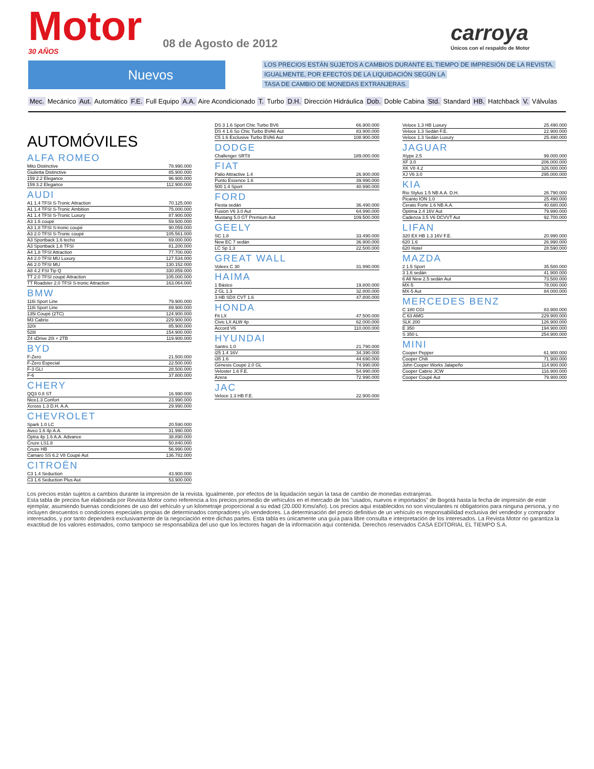Motor 30 AÑOS
08 de Agosto de 2012
carroya
Únicos con el respaldo de Motor
Nuevos
LOS PRECIOS ESTÁN SUJETOS A CAMBIOS DURANTE EL TIEMPO DE IMPRESIÓN DE LA REVISTA.
IGUALMENTE, POR EFECTOS DE LA LIQUIDACIÓN SEGÚN LA
TASA DE CAMBIO DE MONEDAS EXTRANJERAS.
Mec. Mecánico Aut. Automático F.E. Full Equipo A.A. Aire Acondicionado T. Turbo D.H. Dirección Hidráulica Dob. Doble Cabina Std. Standard HB. Hatchback V. Válvulas
AUTOMÓVILES
ALFA ROMEO
| Mito Distinctive | 78.990.000 |
| Giulietta Distinctive | 85.900.000 |
| 159 2.2 Elegance | 96.900.000 |
| 159 3.2 Elegance | 112.900.000 |
AUDI
| A1 1.4 TFSI S-Tronic Attraction | 70.125.000 |
| A1 1.4 TFSI S-Tronic Ambition | 75.000.000 |
| A1 1.4 TFSI S-Tronic Luxury | 87.900.000 |
| A3 1.6 coupé | 59.500.000 |
| A3 1.8 TFSI S-tronic coupé | 90.059.000 |
| A3 2.0 TFSI S-Tronic coupé | 105.561.000 |
| A3 Sportback 1.6 techo | 69.000.000 |
| A3 Sportback 1.8 TFSI | 81.200.000 |
| A4 1.8 TFSI Attraction | 77.700.000 |
| A4 2.0 TFSI MU Luxury | 127.534.000 |
| A6 2.0 TFSI MU | 130.152.000 |
| A8 4.2 FSI Tip Q | 330.859.000 |
| TT 2.0 TFSI coupé Attraction | 105.000.000 |
| TT Roadster 2.0 TFSI S-tronic Attraction | 163.064.000 |
BMW
| 116i Sport Line | 79.900.000 |
| 118i Sport Line | 89.900.000 |
| 135i Coupé (2TC) | 124.900.000 |
| M3 Cabrio | 229.900.000 |
| 320i | 85.900.000 |
| 528i | 154.900.000 |
| Z4 sDrive 20i + 2TB | 119.900.000 |
BYD
| F-Zero | 21.500.000 |
| F-Zero Especial | 22.500.000 |
| F-3 GLI | 28.500.000 |
| F-6 | 37.800.000 |
CHERY
| QQ3 0.8 ST | 16.990.000 |
| Nice1.3 Confort | 23.990.000 |
| Xcross 1.3 D.H. A.A. | 29.990.000 |
CHEVROLET
| Spark 1.0 LC | 20.590.000 |
| Aveo 1.6 4p A.A. | 31.990.000 |
| Optra 4p 1.6 A.A. Advance | 38.890.000 |
| Cruze LS1.8 | 50.840.000 |
| Cruze HB | 56.990.000 |
| Camaro SS 6.2 V8 Coupé Aut | 136.782.000 |
CITROËN
| C3 1.4 Seduction | 43.900.000 |
| C3 1.6 Seduction Plus Aut | 53.900.000 |
| DS 3 1.6 Sport Chic Turbo BV6 | 66.900.000 |
| DS 4 1.6 So Chic Turbo BVA6 Aut | 83.900.000 |
| C5 1.6 Exclusive Turbo BVA6 Aut | 108.900.000 |
DODGE
| Challenger SRT8 | 189.000.000 |
FIAT
| Palio Attractive 1.4 | 26.900.000 |
| Punto Essence 1.6 | 39.990.000 |
| 500 1.4 Sport | 40.990.000 |
FORD
| Fiesta sedán | 36.490.000 |
| Fusion V6 3.0 Aut | 64.990.000 |
| Mustang 5.0 GT Premium Aut | 109.500.000 |
GEELY
| SC 1.8 | 33.490.000 |
| New EC 7 sedán | 36.900.000 |
| LC Sp 1.3 | 22.500.000 |
GREAT WALL
| Voleex C 30 | 31.990.000 |
HAIMA
| 1 Básico | 19.800.000 |
| 2 GL 1.3 | 32.800.000 |
| 3 HB SDX CVT 1.6 | 47.800.000 |
HONDA
| Fit LX | 47.500.000 |
| Civic LX ALW 4p | 62.000.000 |
| Accord V6 | 110.000.000 |
HYUNDAI
| Santro 1.0 | 21.790.000 |
| i25 1.4 16V | 34.390.000 |
| i35 1.6 | 44.690.000 |
| Génesis Coupé 2.0 GL | 74.990.000 |
| Veloster 1.6 F.E. | 54.990.000 |
| Azera | 72.990.000 |
JAC
| Veloce 1.3 HB F.E. | 22.900.000 |
| Veloce 1.3 HB Luxury | 25.490.000 |
| Veloce 1.3 Sedán F.E. | 22.900.000 |
| Veloce 1.3 Sedán Luxury | 25.490.000 |
JAGUAR
| Xtype 2.5 | 99.000.000 |
| XF 3.0 | 206.000.000 |
| XK V8 4.2 | 326.000.000 |
| XJ V6 3.0 | 295.000.000 |
KIA
| Rio Stylus 1.5 NB A.A. D.H. | 26.790.000 |
| Picanto ION 1.0 | 25.490.000 |
| Cerato Forte 1.6 NB A.A. | 40.680.000 |
| Optima 2.4 16V Aut | 79.990.000 |
| Cadenza 3.5 V6 DCVVT Aut | 92.700.000 |
LIFAN
| 320 EX HB 1.3 16V F.E. | 20.990.000 |
| 620 1.6 | 26.990.000 |
| 620 Hotel | 28.590.000 |
MAZDA
| 2 1.5 Sport | 35.500.000 |
| 3 1.6 sedán | 41.900.000 |
| 6 All New 2.5 sedán Aut | 73.500.000 |
| MX-5 | 78.000.000 |
| MX-5 Aut | 84.000.000 |
MERCEDES BENZ
| C 180 CGI | 83.900.000 |
| C 63 AMG | 229.900.000 |
| SLK 200 | 126.900.000 |
| E 350 | 194.900.000 |
| S 350 L | 254.900.000 |
MINI
| Cooper Pepper | 61.900.000 |
| Cooper Chili | 71.900.000 |
| John Cooper Works Jalapeño | 114.900.000 |
| Cooper Cabrio JCW | 116.900.000 |
| Cooper Coupé Aut | 79.900.000 |
Los precios están sujetos a cambios durante la impresión de la revista. Igualmente, por efectos de la liquidación según la tasa de cambio de monedas extranjeras.
Esta tabla de precios fue elaborada por Revista Motor como referencia a los precios promedio de vehículos en el mercado de los "usados, nuevos e importados" de Bogotá hasta la fecha de impresión de este ejemplar, asumiendo buenas condiciones de uso del vehículo y un kilometraje proporcional a su edad (20.000 Kms/año). Los precios aquí establecidos no son vinculantes ni obligatorios para ninguna persona, y no incluyen descuentos o condiciones especiales propias de determinados compradores y/o vendedores. La determinación del precio definitivo de un vehículo es responsabilidad exclusiva del vendedor y comprador interesados, y por tanto dependerá exclusivamente de la negociación entre dichas partes. Esta tabla es únicamente una guía para libre consulta e interpretación de los interesados. La Revista Motor no garantiza la exactitud de los valores estimados, como tampoco se responsabiliza del uso que los lectores hagan de la información aquí contenida. Derechos reservados CASA EDITORIAL EL TIEMPO S.A.